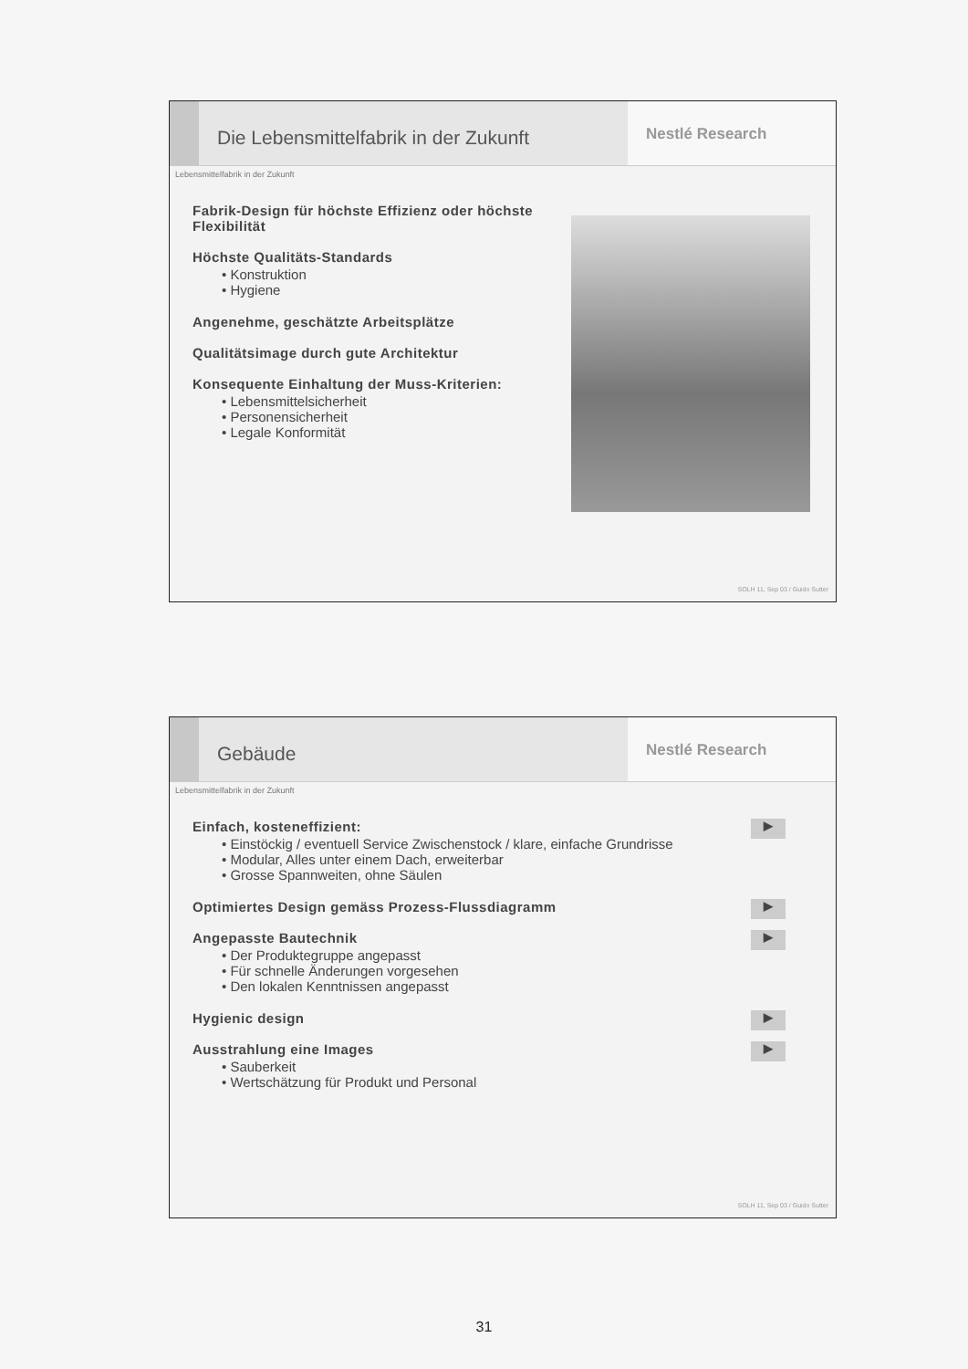Die Lebensmittelfabrik in der Zukunft
Nestlé Research
Lebensmittelfabrik in der Zukunft
Fabrik-Design für höchste Effizienz oder höchste Flexibilität
Höchste Qualitäts-Standards
• Konstruktion
• Hygiene
Angenehme, geschätzte Arbeitsplätze
Qualitätsimage durch gute Architektur
Konsequente Einhaltung der Muss-Kriterien:
• Lebensmittelsicherheit
• Personensicherheit
• Legale Konformität
SOLH 11, Sep 03 / Guido Sutter
Gebäude
Nestlé Research
Lebensmittelfabrik in der Zukunft
Einfach, kosteneffizient: ▶
• Einstöckig / eventuell Service Zwischenstock / klare, einfache Grundrisse
• Modular, Alles unter einem Dach, erweiterbar
• Grosse Spannweiten, ohne Säulen
Optimiertes Design gemäss Prozess-Flussdiagramm ▶
Angepasste Bautechnik ▶
• Der Produktegruppe angepasst
• Für schnelle Änderungen vorgesehen
• Den lokalen Kenntnissen angepasst
Hygienic design ▶
Ausstrahlung eine Images ▶
• Sauberkeit
• Wertschätzung für Produkt und Personal
SOLH 11, Sep 03 / Guido Sutter
31